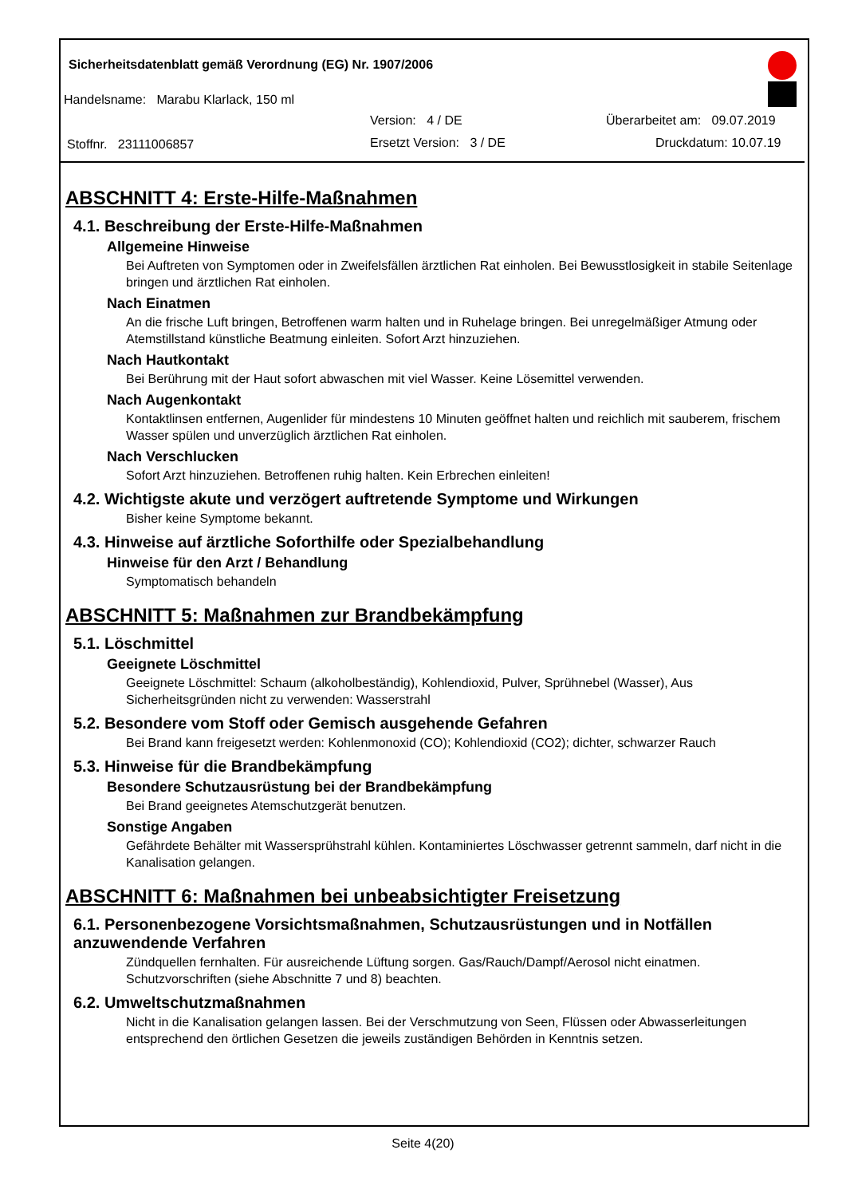Sicherheitsdatenblatt gemäß Verordnung (EG) Nr. 1907/2006
Handelsname: Marabu Klarlack, 150 ml
Version: 4 / DE Überarbeitet am: 09.07.2019
Stoffnr. 23111006857 Ersetzt Version: 3 / DE Druckdatum: 10.07.19
ABSCHNITT 4: Erste-Hilfe-Maßnahmen
4.1. Beschreibung der Erste-Hilfe-Maßnahmen
Allgemeine Hinweise
Bei Auftreten von Symptomen oder in Zweifelsfällen ärztlichen Rat einholen. Bei Bewusstlosigkeit in stabile Seitenlage bringen und ärztlichen Rat einholen.
Nach Einatmen
An die frische Luft bringen, Betroffenen warm halten und in Ruhelage bringen. Bei unregelmäßiger Atmung oder Atemstillstand künstliche Beatmung einleiten. Sofort Arzt hinzuziehen.
Nach Hautkontakt
Bei Berührung mit der Haut sofort abwaschen mit viel Wasser. Keine Lösemittel verwenden.
Nach Augenkontakt
Kontaktlinsen entfernen, Augenlider für mindestens 10 Minuten geöffnet halten und reichlich mit sauberem, frischem Wasser spülen und unverzüglich ärztlichen Rat einholen.
Nach Verschlucken
Sofort Arzt hinzuziehen. Betroffenen ruhig halten. Kein Erbrechen einleiten!
4.2. Wichtigste akute und verzögert auftretende Symptome und Wirkungen
Bisher keine Symptome bekannt.
4.3. Hinweise auf ärztliche Soforthilfe oder Spezialbehandlung
Hinweise für den Arzt / Behandlung
Symptomatisch behandeln
ABSCHNITT 5: Maßnahmen zur Brandbekämpfung
5.1. Löschmittel
Geeignete Löschmittel
Geeignete Löschmittel: Schaum (alkoholbeständig), Kohlendioxid, Pulver, Sprühnebel (Wasser), Aus Sicherheitsgründen nicht zu verwenden: Wasserstrahl
5.2. Besondere vom Stoff oder Gemisch ausgehende Gefahren
Bei Brand kann freigesetzt werden: Kohlenmonoxid (CO); Kohlendioxid (CO2); dichter, schwarzer Rauch
5.3. Hinweise für die Brandbekämpfung
Besondere Schutzausrüstung bei der Brandbekämpfung
Bei Brand geeignetes Atemschutzgerät benutzen.
Sonstige Angaben
Gefährdete Behälter mit Wassersprühstrahl kühlen. Kontaminiertes Löschwasser getrennt sammeln, darf nicht in die Kanalisation gelangen.
ABSCHNITT 6: Maßnahmen bei unbeabsichtigter Freisetzung
6.1. Personenbezogene Vorsichtsmaßnahmen, Schutzausrüstungen und in Notfällen anzuwendende Verfahren
Zündquellen fernhalten. Für ausreichende Lüftung sorgen. Gas/Rauch/Dampf/Aerosol nicht einatmen. Schutzvorschriften (siehe Abschnitte 7 und 8) beachten.
6.2. Umweltschutzmaßnahmen
Nicht in die Kanalisation gelangen lassen. Bei der Verschmutzung von Seen, Flüssen oder Abwasserleitungen entsprechend den örtlichen Gesetzen die jeweils zuständigen Behörden in Kenntnis setzen.
Seite 4(20)